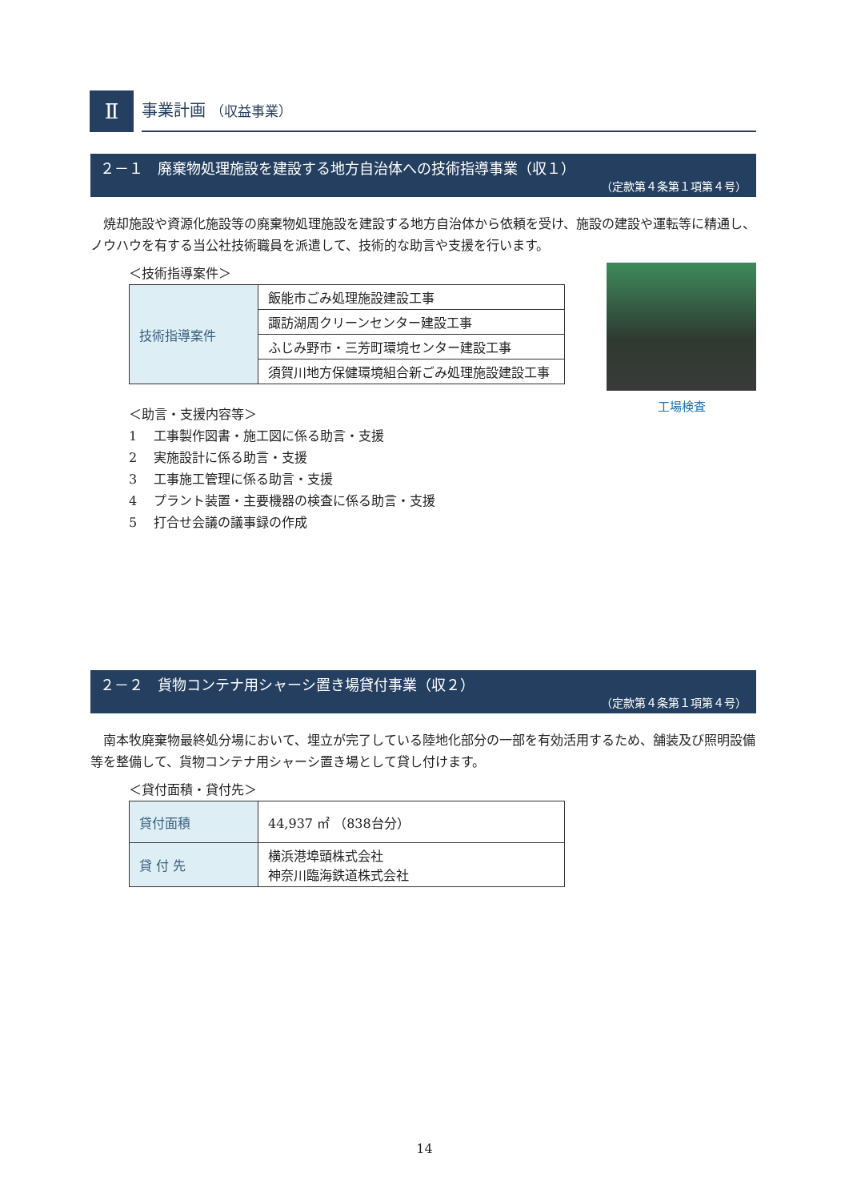Ⅱ 事業計画 （収益事業）
２－１　廃棄物処理施設を建設する地方自治体への技術指導事業（収１）
（定款第４条第１項第４号）
焼却施設や資源化施設等の廃棄物処理施設を建設する地方自治体から依頼を受け、施設の建設や運転等に精通し、ノウハウを有する当公社技術職員を派遣して、技術的な助言や支援を行います。
＜技術指導案件＞
| 技術指導案件 | 飯能市ごみ処理施設建設工事 |
| | 諏訪湖周クリーンセンター建設工事 |
| | ふじみ野市・三芳町環境センター建設工事 |
| | 須賀川地方保健環境組合新ごみ処理施設建設工事 |
＜助言・支援内容等＞
1　 工事製作図書・施工図に係る助言・支援
2　 実施設計に係る助言・支援
3　 工事施工管理に係る助言・支援
4　 プラント装置・主要機器の検査に係る助言・支援
5　 打合せ会議の議事録の作成
工場検査
２－２　貨物コンテナ用シャーシ置き場貸付事業（収２）
（定款第４条第１項第４号）
南本牧廃棄物最終処分場において、埋立が完了している陸地化部分の一部を有効活用するため、舗装及び照明設備等を整備して、貨物コンテナ用シャーシ置き場として貸し付けます。
＜貸付面積・貸付先＞
| 貸付面積 | 44,937 ㎡ （838台分） |
| 貸 付 先 | 横浜港埠頭株式会社 神奈川臨海鉄道株式会社 |
14